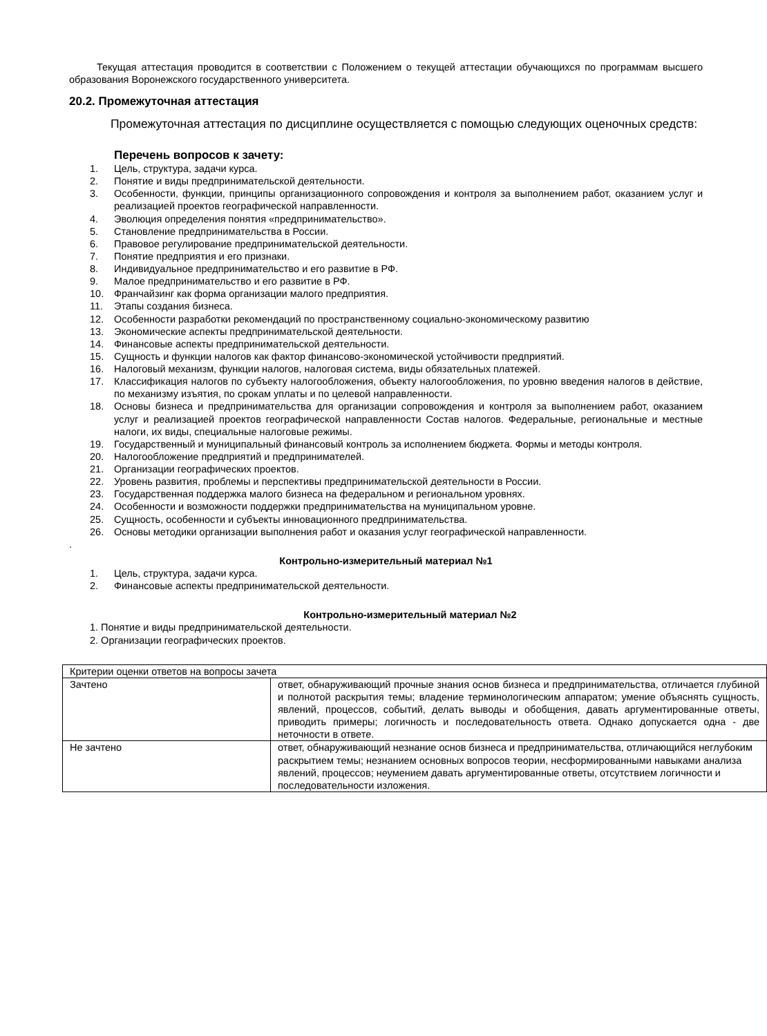Текущая аттестация проводится в соответствии с Положением о текущей аттестации обучающихся по программам высшего образования Воронежского государственного университета.
20.2. Промежуточная аттестация
Промежуточная аттестация по дисциплине осуществляется с помощью следующих оценочных средств:
Перечень вопросов к зачету:
1. Цель, структура, задачи курса.
2. Понятие и виды предпринимательской деятельности.
3. Особенности, функции, принципы организационного сопровождения и контроля за выполнением работ, оказанием услуг и реализацией проектов географической направленности.
4. Эволюция определения понятия «предпринимательство».
5. Становление предпринимательства в России.
6. Правовое регулирование предпринимательской деятельности.
7. Понятие предприятия и его признаки.
8. Индивидуальное предпринимательство и его развитие в РФ.
9. Малое предпринимательство и его развитие в РФ.
10. Франчайзинг как форма организации малого предприятия.
11. Этапы создания бизнеса.
12. Особенности разработки рекомендаций по пространственному социально-экономическому развитию
13. Экономические аспекты предпринимательской деятельности.
14. Финансовые аспекты предпринимательской деятельности.
15. Сущность и функции налогов как фактор финансово-экономической устойчивости предприятий.
16. Налоговый механизм, функции налогов, налоговая система, виды обязательных платежей.
17. Классификация налогов по субъекту налогообложения, объекту налогообложения, по уровню введения налогов в действие, по механизму изъятия, по срокам уплаты и по целевой направленности.
18. Основы бизнеса и предпринимательства для организации сопровождения и контроля за выполнением работ, оказанием услуг и реализацией проектов географической направленности Состав налогов. Федеральные, региональные и местные налоги, их виды, специальные налоговые режимы.
19. Государственный и муниципальный финансовый контроль за исполнением бюджета. Формы и методы контроля.
20. Налогообложение предприятий и предпринимателей.
21. Организации географических проектов.
22. Уровень развития, проблемы и перспективы предпринимательской деятельности в России.
23. Государственная поддержка малого бизнеса на федеральном и региональном уровнях.
24. Особенности и возможности поддержки предпринимательства на муниципальном уровне.
25. Сущность, особенности и субъекты инновационного предпринимательства.
26. Основы методики организации выполнения работ и оказания услуг географической направленности.
.
Контрольно-измерительный материал №1
1. Цель, структура, задачи курса.
2. Финансовые аспекты предпринимательской деятельности.
Контрольно-измерительный материал №2
1. Понятие и виды предпринимательской деятельности.
2. Организации географических проектов.
| Критерии оценки ответов на вопросы зачета | |
| Зачтено | ответ, обнаруживающий прочные знания основ бизнеса и предпринимательства, отличается глубиной и полнотой раскрытия темы; владение терминологическим аппаратом; умение объяснять сущность, явлений, процессов, событий, делать выводы и обобщения, давать аргументированные ответы, приводить примеры; логичность и последовательность ответа. Однако допускается одна - две неточности в ответе. |
| Не зачтено | ответ, обнаруживающий незнание основ бизнеса и предпринимательства, отличающийся неглубоким раскрытием темы; незнанием основных вопросов теории, несформированными навыками анализа явлений, процессов; неумением давать аргументированные ответы, отсутствием логичности и последовательности изложения. |